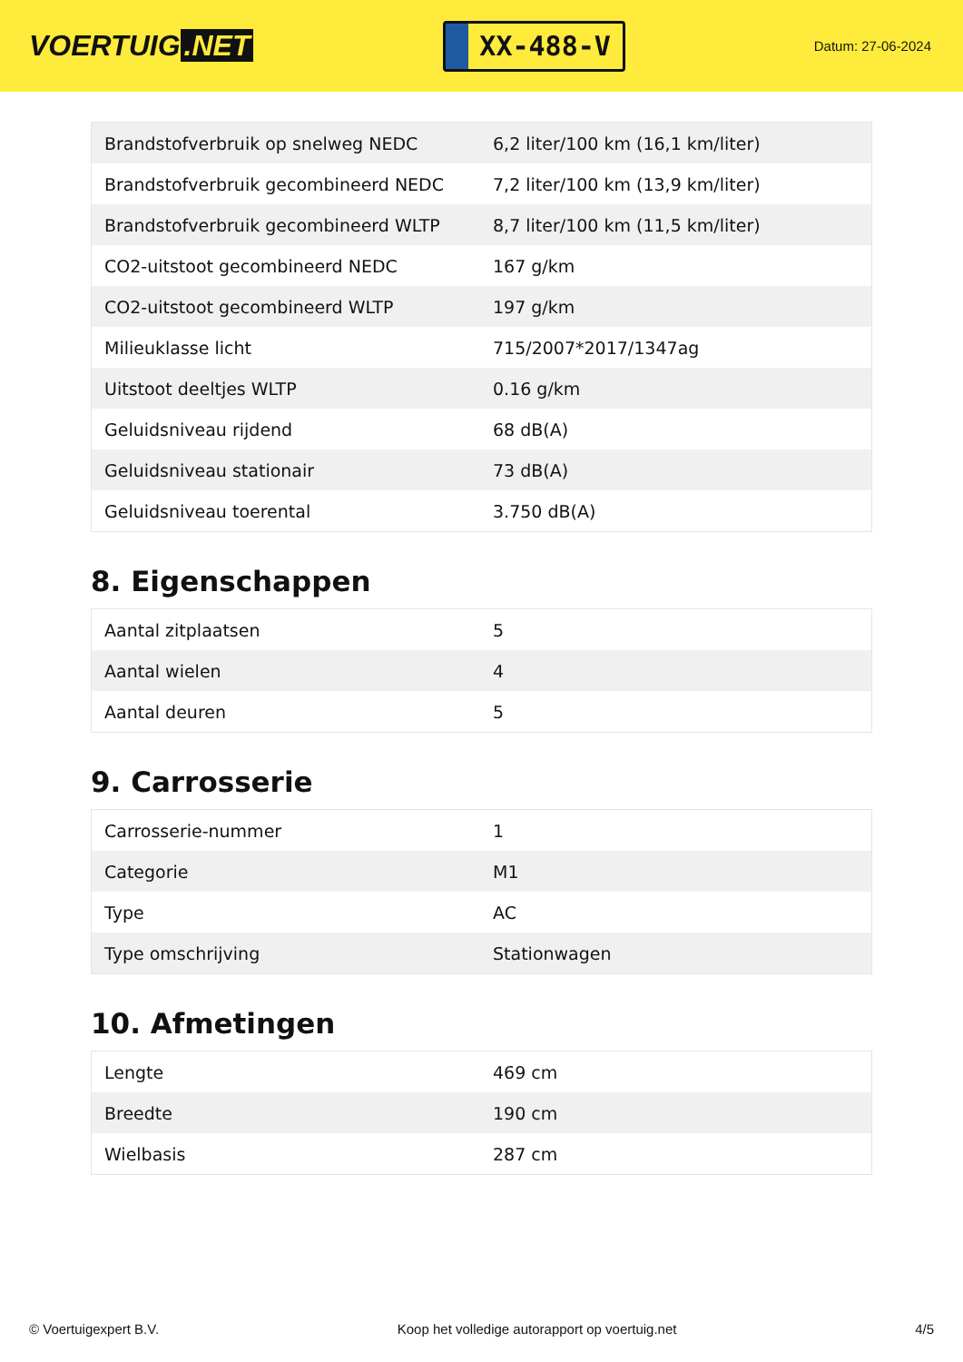VOERTUIG.NET
XX-488-V
Datum: 27-06-2024
| Brandstofverbruik op snelweg NEDC | 6,2 liter/100 km (16,1 km/liter) |
| Brandstofverbruik gecombineerd NEDC | 7,2 liter/100 km (13,9 km/liter) |
| Brandstofverbruik gecombineerd WLTP | 8,7 liter/100 km (11,5 km/liter) |
| CO2-uitstoot gecombineerd NEDC | 167 g/km |
| CO2-uitstoot gecombineerd WLTP | 197 g/km |
| Milieuklasse licht | 715/2007*2017/1347ag |
| Uitstoot deeltjes WLTP | 0.16 g/km |
| Geluidsniveau rijdend | 68 dB(A) |
| Geluidsniveau stationair | 73 dB(A) |
| Geluidsniveau toerental | 3.750 dB(A) |
8. Eigenschappen
| Aantal zitplaatsen | 5 |
| Aantal wielen | 4 |
| Aantal deuren | 5 |
9. Carrosserie
| Carrosserie-nummer | 1 |
| Categorie | M1 |
| Type | AC |
| Type omschrijving | Stationwagen |
10. Afmetingen
| Lengte | 469 cm |
| Breedte | 190 cm |
| Wielbasis | 287 cm |
© Voertuigexpert B.V. Koop het volledige autorapport op voertuig.net 4/5